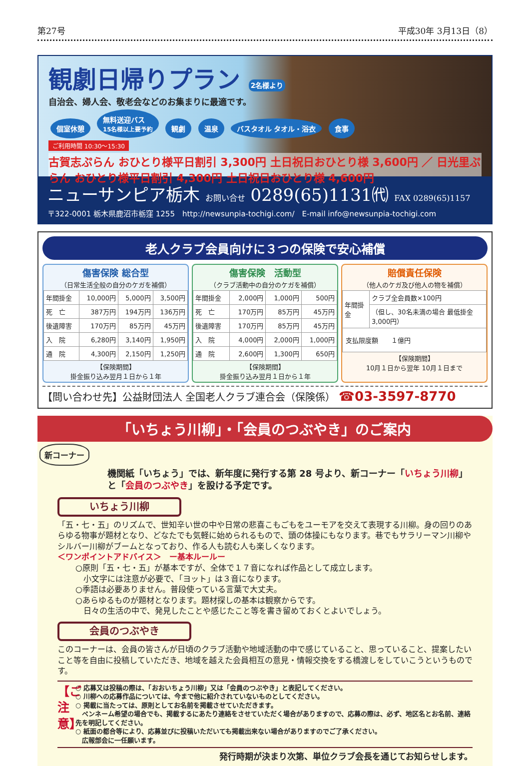第27号 平成30年 3月13日（8）
観劇日帰りプラン 2名様より
自治会、婦人会、敬老会などのお集まりに最適です。
個室休憩 無料送迎バス
15名様以上要予約 観劇 温泉 バスタオル タオル・浴衣 食事
ご利用時間 10:30～15:30
古賀志ぷらん おひとり様平日割引 3,300円 土日祝日おひとり様 3,600円 ／ 日光里ぷらん おひとり様平日割引 4,300円 土日祝日おひとり様 4,600円
ニューサンピア栃木 お問い合せ 0289(65)1131㈹ FAX 0289(65)1157
〒322-0001 栃木県鹿沼市栃窪 1255　http://newsunpia-tochigi.com/　E-mail info@newsunpia-tochigi.com
老人クラブ会員向けに３つの保険で安心補償
傷害保険 総合型
（日常生活全般の自分のケガを補償）
| 年間掛金 | 10,000円 | 5,000円 | 3,500円 |
| 死 亡 | 387万円 | 194万円 | 136万円 |
| 後遺障害 | 170万円 | 85万円 | 45万円 |
| 入 院 | 6,280円 | 3,140円 | 1,950円 |
| 通 院 | 4,300円 | 2,150円 | 1,250円 |
【保険期間】
掛金振り込み翌月１日から１年
傷害保険　活動型
（クラブ活動中の自分のケガを補償）
| 年間掛金 | 2,000円 | 1,000円 | 500円 |
| 死 亡 | 170万円 | 85万円 | 45万円 |
| 後遺障害 | 170万円 | 85万円 | 45万円 |
| 入 院 | 4,000円 | 2,000円 | 1,000円 |
| 通 院 | 2,600円 | 1,300円 | 650円 |
【保険期間】
掛金振り込み翌月１日から１年
賠償責任保険
（他人のケガ及び他人の物を補償）
| 年間掛金 | クラブ全会員数×100円 |
| | （但し、30名未満の場合 最低掛金3,000円） |
| 支払限度額 １億円 | |
【保険期間】
10月１日から翌年 10月１日まで
【問い合わせ先】公益財団法人 全国老人クラブ連合会（保険係） ☎03-3597-8770
「いちょう川柳」・「会員のつぶやき」のご案内
新コーナー
機関紙「いちょう」では、新年度に発行する第 28 号より、新コーナー「いちょう川柳」と「会員のつぶやき」を設ける予定です。
いちょう川柳
「五・七・五」のリズムで、世知辛い世の中や日常の悲喜こもごもをユーモアを交えて表現する川柳。身の回りのあらゆる物事が題材となり、どなたでも気軽に始められるもので、頭の体操にもなります。巷でもサラリーマン川柳やシルバー川柳がブームとなっており、作る人も読む人も楽しくなります。
＜ワンポイントアドバイス＞　ー基本ルールー
○原則「五・七・五」が基本ですが、全体で１７音になれば作品として成立します。
　小文字には注意が必要で、「ヨット」は３音になります。
○季語は必要ありません。普段使っている言葉で大丈夫。
○あらゆるものが題材となります。題材探しの基本は観察からです。
　日々の生活の中で、発見したことや感じたこと等を書き留めておくとよいでしょう。
会員のつぶやき
このコーナーは、会員の皆さんが日頃のクラブ活動や地域活動の中で感じていること、思っていること、提案したいこと等を自由に投稿していただき、地域を越えた会員相互の意見・情報交換をする橋渡しをしていこうというものです。
【ご注意】
○ 応募又は投稿の際は、「おおいちょう川柳」又は「会員のつぶやき」と表記してください。
○ 川柳への応募作品については、今まで他に紹介されていないものとしてください。
○ 掲載に当たっては、原則としてお名前を掲載させていただきます。
　ペンネーム希望の場合でも、掲載するにあたり連絡をさせていただく場合がありますので、応募の際は、必ず、地区名とお名前、連絡先を明記してください。
○ 紙面の都合等により、応募並びに投稿いただいても掲載出来ない場合がありますのでご了承ください。
　広報部会に一任願います。
発行時期が決まり次第、単位クラブ会長を通じてお知らせします。